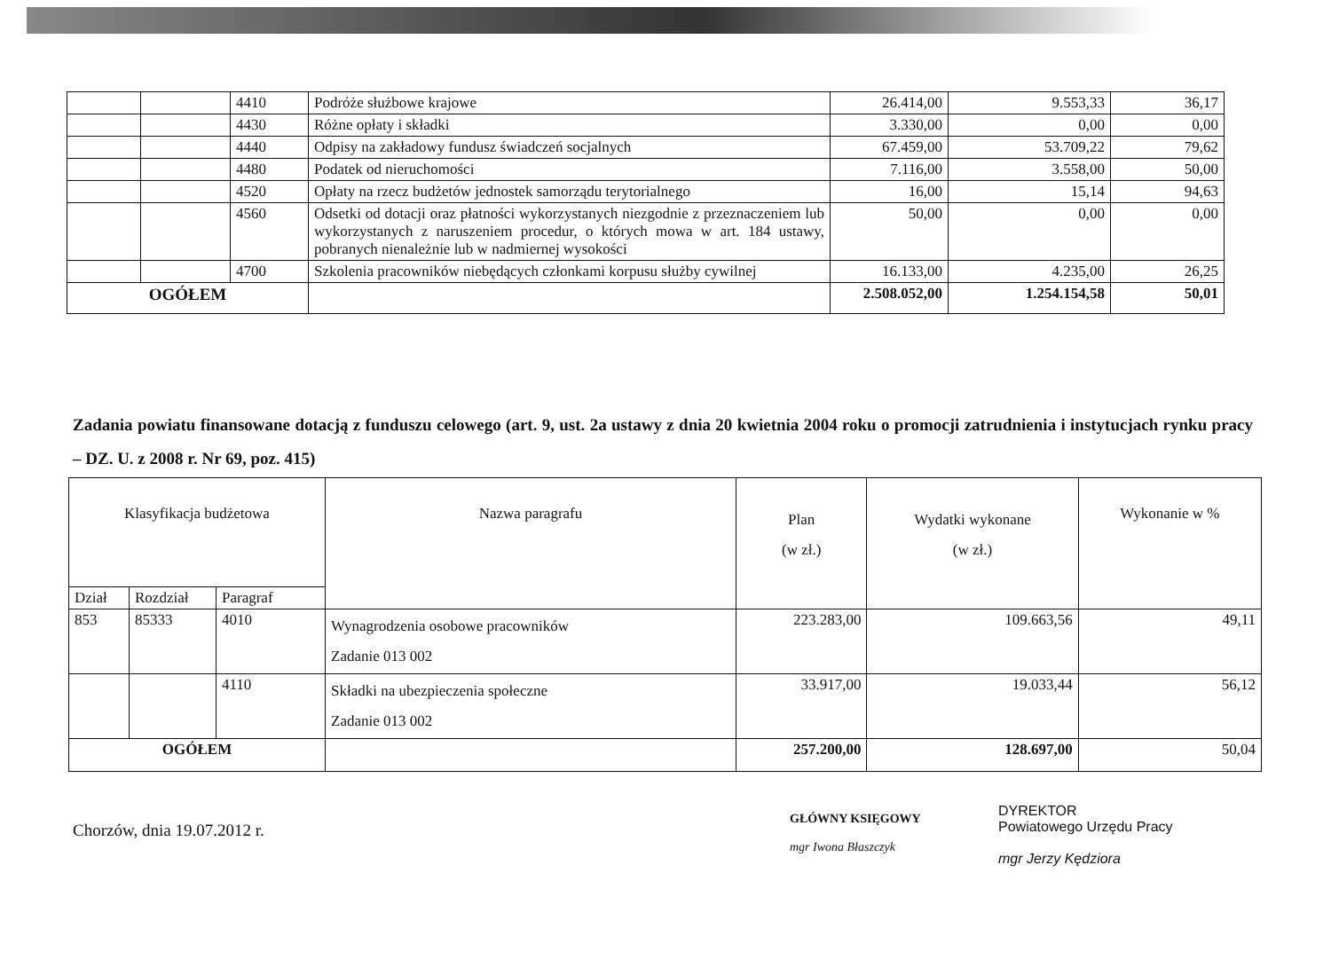| | | 4410 | Podróże służbowe krajowe | 26.414,00 | 9.553,33 | 36,17 |
| | | 4430 | Różne opłaty i składki | 3.330,00 | 0,00 | 0,00 |
| | | 4440 | Odpisy na zakładowy fundusz świadczeń socjalnych | 67.459,00 | 53.709,22 | 79,62 |
| | | 4480 | Podatek od nieruchomości | 7.116,00 | 3.558,00 | 50,00 |
| | | 4520 | Opłaty na rzecz budżetów jednostek samorządu terytorialnego | 16,00 | 15,14 | 94,63 |
| | | 4560 | Odsetki od dotacji oraz płatności wykorzystanych niezgodnie z przeznaczeniem lub wykorzystanych z naruszeniem procedur, o których mowa w art. 184 ustawy, pobranych nienależnie lub w nadmiernej wysokości | 50,00 | 0,00 | 0,00 |
| | | 4700 | Szkolenia pracowników niebędących członkami korpusu służby cywilnej | 16.133,00 | 4.235,00 | 26,25 |
| OGÓŁEM | | | | 2.508.052,00 | 1.254.154,58 | 50,01 |
Zadania powiatu finansowane dotacją z funduszu celowego (art. 9, ust. 2a ustawy z dnia 20 kwietnia 2004 roku o promocji zatrudnienia i instytucjach rynku pracy – DZ. U. z 2008 r. Nr 69, poz. 415)
| Klasyfikacja budżetowa | | | Nazwa paragrafu | Plan (w zł.) | Wydatki wykonane (w zł.) | Wykonanie w % |
| --- | --- | --- | --- | --- | --- | --- |
| Dział | Rozdział | Paragraf | | | | |
| 853 | 85333 | 4010 | Wynagrodzenia osobowe pracowników Zadanie 013 002 | 223.283,00 | 109.663,56 | 49,11 |
| | | 4110 | Składki na ubezpieczenia społeczne Zadanie 013 002 | 33.917,00 | 19.033,44 | 56,12 |
| OGÓŁEM | | | | 257.200,00 | 128.697,00 | 50,04 |
Chorzów, dnia 19.07.2012 r.
GŁÓWNY KSIĘGOWY
mgr Iwona Błaszczyk
DYREKTOR
Powiatowego Urzędu Pracy
mgr Jerzy Kędziora